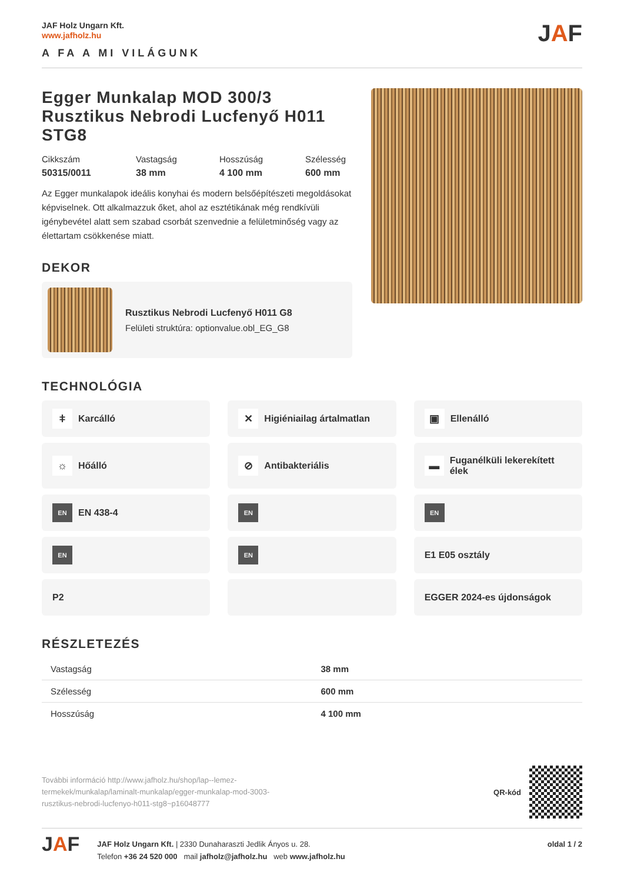JAF Holz Ungarn Kft.
www.jafholz.hu
A FA A MI VILÁGUNK
JAF
Egger Munkalap MOD 300/3 Rusztikus Nebrodi Lucfenyő H011 STG8
Cikkszám
50315/0011
Vastagság
38 mm
Hosszúság
4 100 mm
Szélesség
600 mm
Az Egger munkalapok ideális konyhai és modern belsőépítészeti megoldásokat képviselnek. Ott alkalmazzuk őket, ahol az esztétikának még rendkívüli igénybevétel alatt sem szabad csorbát szenvednie a felületminőség vagy az élettartam csökkenése miatt.
DEKOR
Rusztikus Nebrodi Lucfenyő H011 G8
Felületi struktúra: optionvalue.obl_EG_G8
TECHNOLÓGIA
ǂ Karcálló
✕ Higiéniailag ártalmatlan
▣ Ellenálló
☼ Hőálló
⊘ Antibakteriális
▬ Fuganélküli lekerekített élek
EN EN 438-4
EN
EN
EN
EN
E1 E05 osztály
P2
EGGER 2024-es újdonságok
RÉSZLETEZÉS
| Vastagság | 38 mm |
| Szélesség | 600 mm |
| Hosszúság | 4 100 mm |
További információ http://www.jafholz.hu/shop/lap--lemez-termekek/munkalap/laminalt-munkalap/egger-munkalap-mod-3003-rusztikus-nebrodi-lucfenyo-h011-stg8~p16048777
QR-kód
JAF
JAF Holz Ungarn Kft. | 2330 Dunaharaszti Jedlik Ányos u. 28.
Telefon +36 24 520 000 mail jafholz@jafholz.hu web www.jafholz.hu
oldal 1 / 2